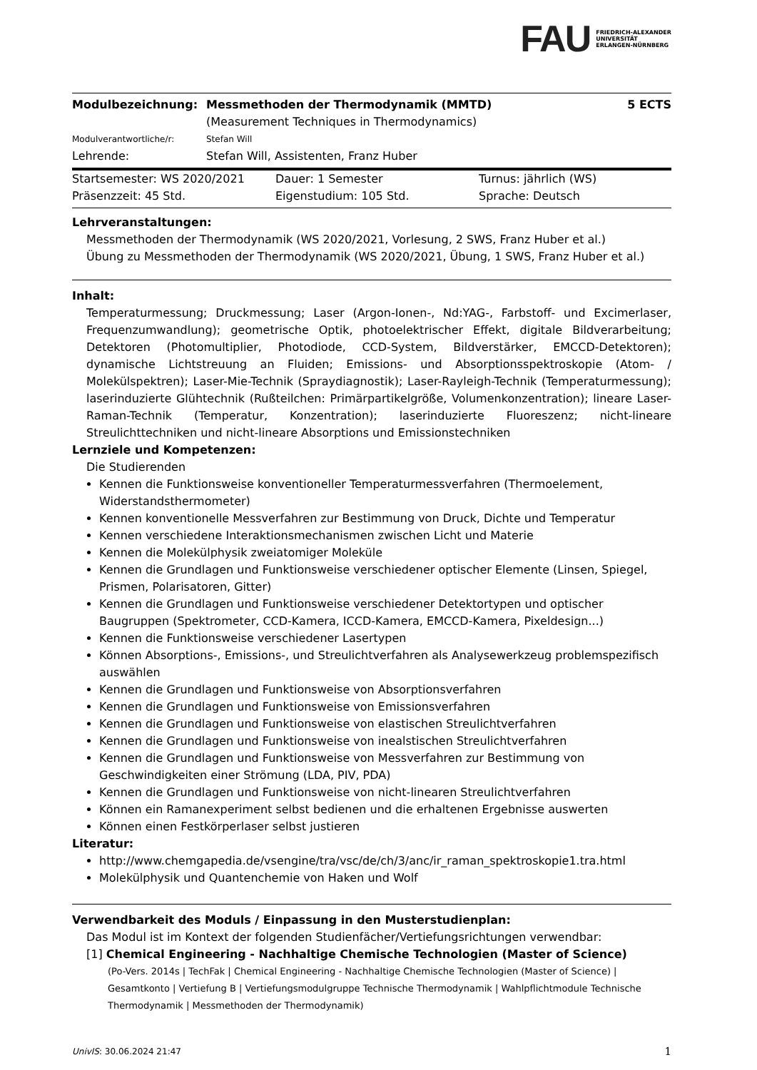FAU FRIEDRICH-ALEXANDER
UNIVERSITÄT
ERLANGEN-NÜRNBERG
| Modulbezeichnung: | Messmethoden der Thermodynamik (MMTD) (Measurement Techniques in Thermodynamics) | 5 ECTS |
| Modulverantwortliche/r: | Stefan Will | |
| Lehrende: | Stefan Will, Assistenten, Franz Huber | |
| Startsemester: WS 2020/2021 | Dauer: 1 Semester | Turnus: jährlich (WS) |
| Präsenzzeit: 45 Std. | Eigenstudium: 105 Std. | Sprache: Deutsch |
Lehrveranstaltungen:
Messmethoden der Thermodynamik (WS 2020/2021, Vorlesung, 2 SWS, Franz Huber et al.)
Übung zu Messmethoden der Thermodynamik (WS 2020/2021, Übung, 1 SWS, Franz Huber et al.)
Inhalt:
Temperaturmessung; Druckmessung; Laser (Argon-Ionen-, Nd:YAG-, Farbstoff- und Excimerlaser, Frequenzumwandlung); geometrische Optik, photoelektrischer Effekt, digitale Bildverarbeitung; Detektoren (Photomultiplier, Photodiode, CCD-System, Bildverstärker, EMCCD-Detektoren); dynamische Lichtstreuung an Fluiden; Emissions- und Absorptionsspektroskopie (Atom- / Molekülspektren); Laser-Mie-Technik (Spraydiagnostik); Laser-Rayleigh-Technik (Temperaturmessung); laserinduzierte Glühtechnik (Rußteilchen: Primärpartikelgröße, Volumenkonzentration); lineare Laser-Raman-Technik (Temperatur, Konzentration); laserinduzierte Fluoreszenz; nicht-lineare Streulichttechniken und nicht-lineare Absorptions und Emissionstechniken
Lernziele und Kompetenzen:
Die Studierenden
Kennen die Funktionsweise konventioneller Temperaturmessverfahren (Thermoelement, Widerstandsthermometer)
Kennen konventionelle Messverfahren zur Bestimmung von Druck, Dichte und Temperatur
Kennen verschiedene Interaktionsmechanismen zwischen Licht und Materie
Kennen die Molekülphysik zweiatomiger Moleküle
Kennen die Grundlagen und Funktionsweise verschiedener optischer Elemente (Linsen, Spiegel, Prismen, Polarisatoren, Gitter)
Kennen die Grundlagen und Funktionsweise verschiedener Detektortypen und optischer Baugruppen (Spektrometer, CCD-Kamera, ICCD-Kamera, EMCCD-Kamera, Pixeldesign...)
Kennen die Funktionsweise verschiedener Lasertypen
Können Absorptions-, Emissions-, und Streulichtverfahren als Analysewerkzeug problemspezifisch auswählen
Kennen die Grundlagen und Funktionsweise von Absorptionsverfahren
Kennen die Grundlagen und Funktionsweise von Emissionsverfahren
Kennen die Grundlagen und Funktionsweise von elastischen Streulichtverfahren
Kennen die Grundlagen und Funktionsweise von inealstischen Streulichtverfahren
Kennen die Grundlagen und Funktionsweise von Messverfahren zur Bestimmung von Geschwindigkeiten einer Strömung (LDA, PIV, PDA)
Kennen die Grundlagen und Funktionsweise von nicht-linearen Streulichtverfahren
Können ein Ramanexperiment selbst bedienen und die erhaltenen Ergebnisse auswerten
Können einen Festkörperlaser selbst justieren
Literatur:
http://www.chemgapedia.de/vsengine/tra/vsc/de/ch/3/anc/ir_raman_spektroskopie1.tra.html
Molekülphysik und Quantenchemie von Haken und Wolf
Verwendbarkeit des Moduls / Einpassung in den Musterstudienplan:
Das Modul ist im Kontext der folgenden Studienfächer/Vertiefungsrichtungen verwendbar:
[1] Chemical Engineering - Nachhaltige Chemische Technologien (Master of Science)
(Po-Vers. 2014s | TechFak | Chemical Engineering - Nachhaltige Chemische Technologien (Master of Science) | Gesamtkonto | Vertiefung B | Vertiefungsmodulgruppe Technische Thermodynamik | Wahlpflichtmodule Technische Thermodynamik | Messmethoden der Thermodynamik)
UnivIS: 30.06.2024 21:47 1